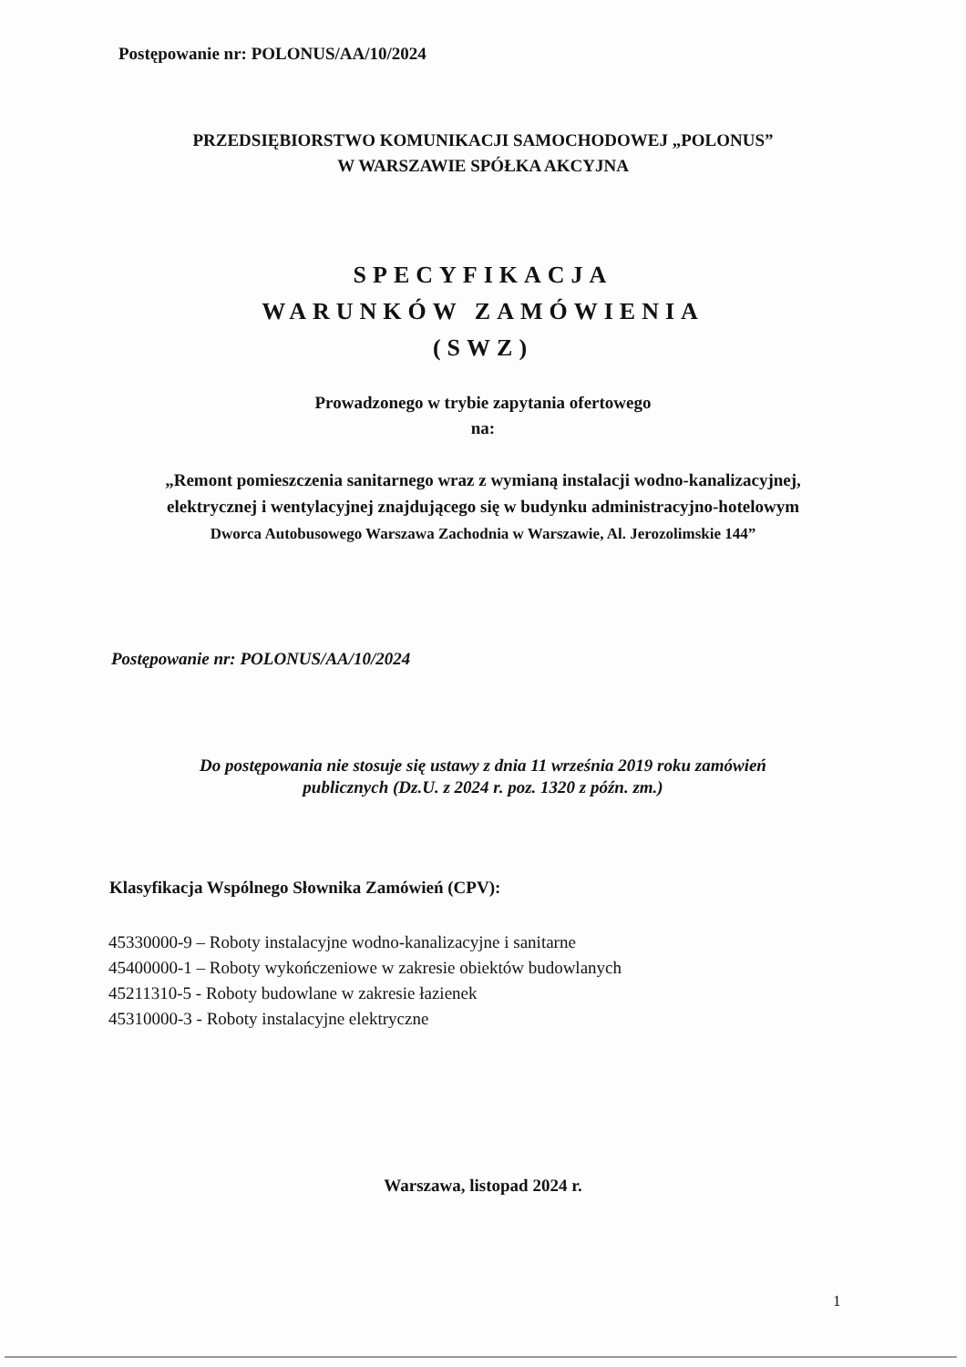Postępowanie nr: POLONUS/AA/10/2024
PRZEDSIĘBIORSTWO KOMUNIKACJI SAMOCHODOWEJ „POLONUS”
W WARSZAWIE SPÓŁKA AKCYJNA
SPECYFIKACJA
WARUNKÓW ZAMÓWIENIA
(SWZ)
Prowadzonego w trybie zapytania ofertowego
na:
„Remont pomieszczenia sanitarnego wraz z wymianą instalacji wodno-kanalizacyjnej,
elektrycznej i wentylacyjnej znajdującego się w budynku administracyjno-hotelowym
Dworca Autobusowego Warszawa Zachodnia w Warszawie, Al. Jerozolimskie 144”
Postępowanie nr: POLONUS/AA/10/2024
Do postępowania nie stosuje się ustawy z dnia 11 września 2019 roku zamówień
publicznych (Dz.U. z 2024 r. poz. 1320 z późn. zm.)
Klasyfikacja Wspólnego Słownika Zamówień (CPV):
45330000-9 – Roboty instalacyjne wodno-kanalizacyjne i sanitarne
45400000-1 – Roboty wykończeniowe w zakresie obiektów budowlanych
45211310-5 - Roboty budowlane w zakresie łazienek
45310000-3 - Roboty instalacyjne elektryczne
Warszawa, listopad 2024 r.
1